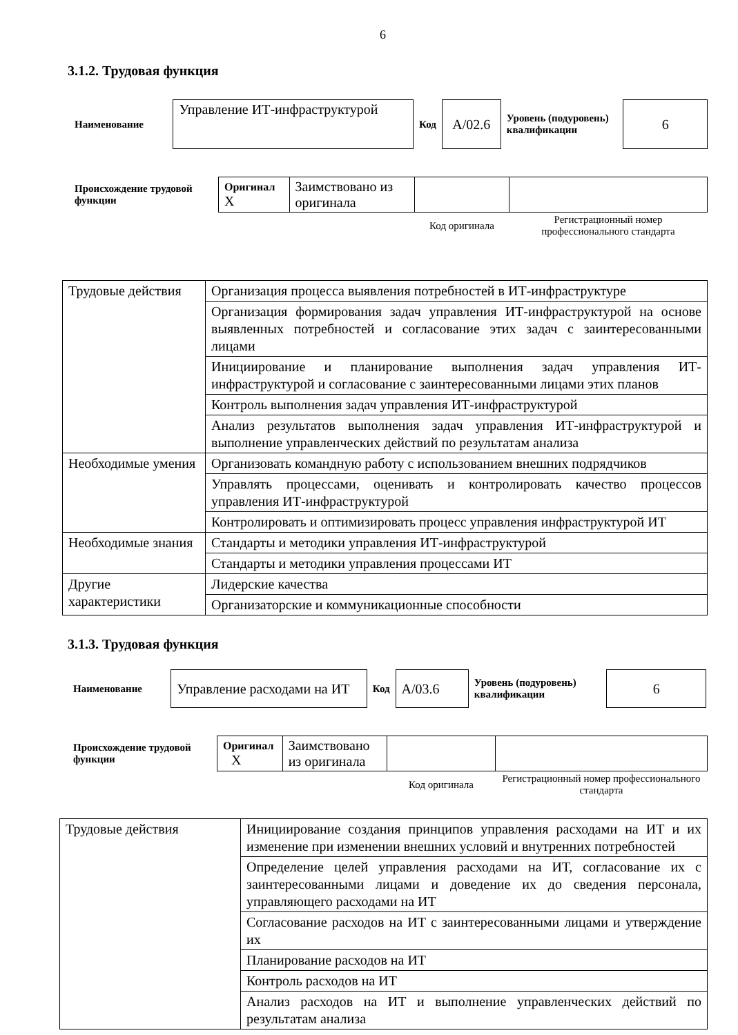6
3.1.2. Трудовая функция
| Наименование | Управление ИТ-инфраструктурой | Код | A/02.6 | Уровень (подуровень) квалификации | 6 |
| Происхождение трудовой функции | Оригинал X | Заимствовано из оригинала | | |
| | | | Код оригинала | Регистрационный номер профессионального стандарта |
| Трудовые действия | Организация процесса выявления потребностей в ИТ-инфраструктуре |
| | Организация формирования задач управления ИТ-инфраструктурой на основе выявленных потребностей и согласование этих задач с заинтересованными лицами |
| | Инициирование и планирование выполнения задач управления ИТ-инфраструктурой и согласование с заинтересованными лицами этих планов |
| | Контроль выполнения задач управления ИТ-инфраструктурой |
| | Анализ результатов выполнения задач управления ИТ-инфраструктурой и выполнение управленческих действий по результатам анализа |
| Необходимые умения | Организовать командную работу с использованием внешних подрядчиков |
| | Управлять процессами, оценивать и контролировать качество процессов управления ИТ-инфраструктурой |
| | Контролировать и оптимизировать процесс управления инфраструктурой ИТ |
| Необходимые знания | Стандарты и методики управления ИТ-инфраструктурой |
| | Стандарты и методики управления процессами ИТ |
| Другие характеристики | Лидерские качества |
| | Организаторские и коммуникационные способности |
3.1.3. Трудовая функция
| Наименование | Управление расходами на ИТ | Код | A/03.6 | Уровень (подуровень) квалификации | 6 |
| Происхождение трудовой функции | Оригинал X | Заимствовано из оригинала | | |
| | | | Код оригинала | Регистрационный номер профессионального стандарта |
| Трудовые действия | Инициирование создания принципов управления расходами на ИТ и их изменение при изменении внешних условий и внутренних потребностей |
| | Определение целей управления расходами на ИТ, согласование их с заинтересованными лицами и доведение их до сведения персонала, управляющего расходами на ИТ |
| | Согласование расходов на ИТ с заинтересованными лицами и утверждение их |
| | Планирование расходов на ИТ |
| | Контроль расходов на ИТ |
| | Анализ расходов на ИТ и выполнение управленческих действий по результатам анализа |